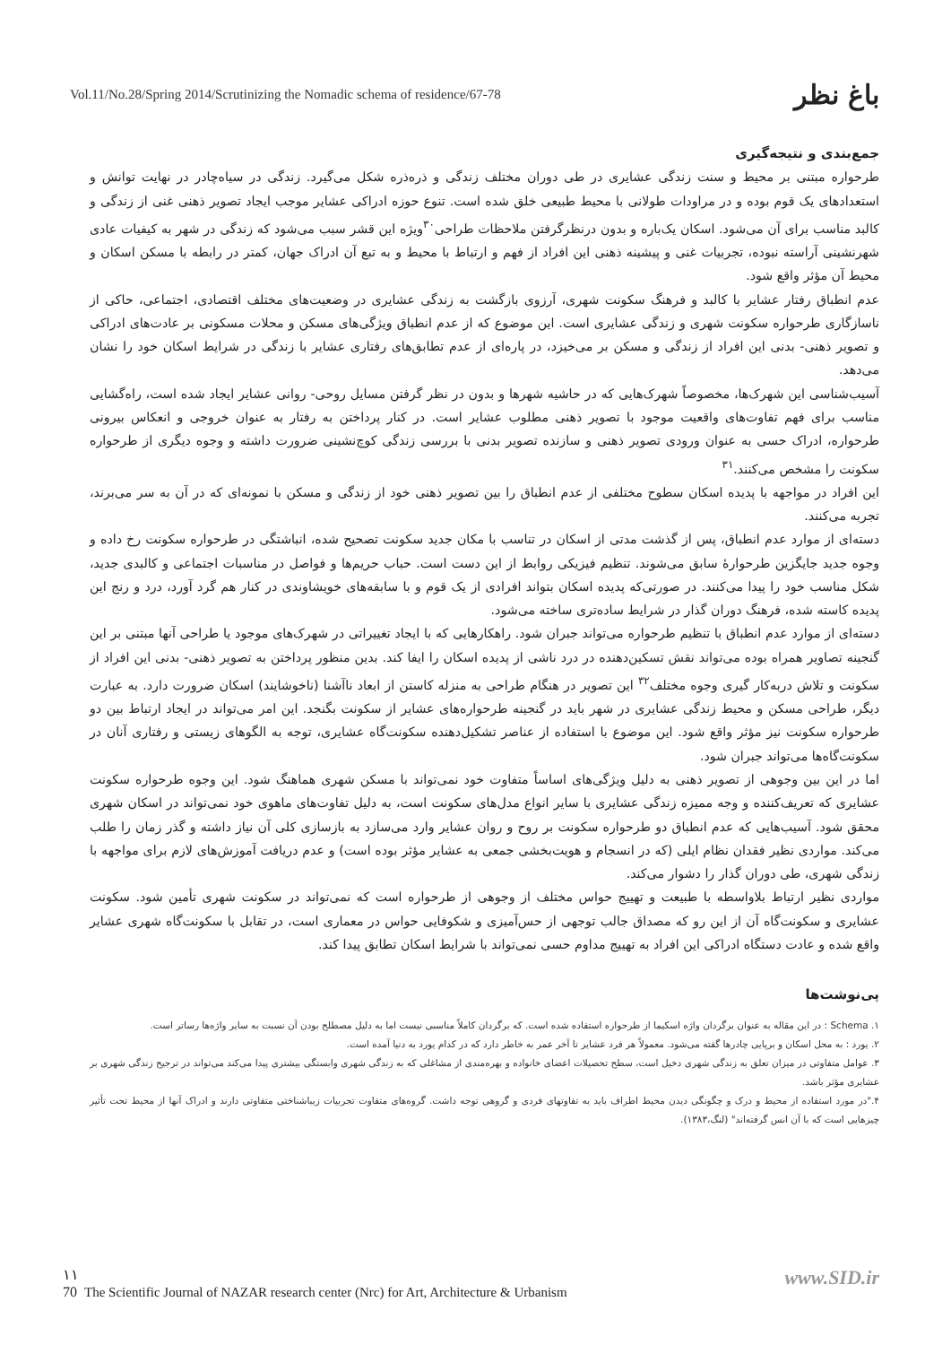Vol.11/No.28/Spring 2014/Scrutinizing the Nomadic schema of residence/67-78 باغ نظر
جمع‌بندی و نتیجه‌گیری
طرحواره مبتنی بر محیط و سنت زندگی عشایری در طی دوران مختلف زندگی و ذره‌ذره شکل می‌گیرد. زندگی در سیاه‌چادر در نهایت توانش و استعدادهای یک قوم بوده و در مراودات طولانی با محیط طبیعی خلق شده است. تنوع حوزه ادراکی عشایر موجب ایجاد تصویر ذهنی غنی از زندگی و کالبد مناسب برای آن می‌شود. اسکان یک‌باره و بدون درنظرگرفتن ملاحظات طراحی<sup>۳۰</sup>ویژه این قشر سبب می‌شود که زندگی در شهر به کیفیات عادی شهرنشینی آراسته نبوده، تجربیات غنی و پیشینه ذهنی این افراد از فهم و ارتباط با محیط و به تبع آن ادراک جهان، کمتر در رابطه با مسکن اسکان و محیط آن مؤثر واقع شود.
عدم انطباق رفتار عشایر با کالبد و فرهنگ سکونت شهری، آرزوی بازگشت به زندگی عشایری در وضعیت‌های مختلف اقتصادی، اجتماعی، حاکی از ناسازگاری طرحواره سکونت شهری و زندگی عشایری است. این موضوع که از عدم انطباق ویژگی‌های مسکن و محلات مسکونی بر عادت‌های ادراکی و تصویر ذهنی- بدنی این افراد از زندگی و مسکن بر می‌خیزد، در پاره‌ای از عدم تطابق‌های رفتاری عشایر با زندگی در شرایط اسکان خود را نشان می‌دهد.
آسیب‌شناسی این شهرک‌ها، مخصوصاً شهرک‌هایی که در حاشیه شهرها و بدون در نظر گرفتن مسایل روحی- روانی عشایر ایجاد شده است، راه‌گشایی مناسب برای فهم تفاوت‌های واقعیت موجود با تصویر ذهنی مطلوب عشایر است. در کنار پرداختن به رفتار به عنوان خروجی و انعکاس بیرونی طرحواره، ادراک حسی به عنوان ورودی تصویر ذهنی و سازنده تصویر بدنی با بررسی زندگی کوچ‌نشینی ضرورت داشته و وجوه دیگری از طرحواره سکونت را مشخص می‌کنند.<sup>۳۱</sup>
این افراد در مواجهه با پدیده اسکان سطوح مختلفی از عدم انطباق را بین تصویر ذهنی خود از زندگی و مسکن با نمونه‌ای که در آن به سر می‌برند، تجربه می‌کنند.
دسته‌ای از موارد عدم انطباق، پس از گذشت مدتی از اسکان در تناسب با مکان جدید سکونت تصحیح شده، انباشتگی در طرحواره سکونت رخ داده و وجوه جدید جایگزین طرحوارۀ سابق می‌شوند. تنظیم فیزیکی روابط از این دست است. حباب حریم‌ها و فواصل در مناسبات اجتماعی و کالبدی جدید، شکل مناسب خود را پیدا می‌کنند. در صورتی‌که پدیده اسکان بتواند افرادی از یک قوم و با سابقه‌های خویشاوندی در کنار هم گرد آورد، درد و رنج این پدیده کاسته شده، فرهنگ دوران گذار در شرایط ساده‌تری ساخته می‌شود.
دسته‌ای از موارد عدم انطباق با تنظیم طرحواره می‌تواند جبران شود. راهکارهایی که با ایجاد تغییراتی در شهرک‌های موجود یا طراحی آنها مبتنی بر این گنجینه تصاویر همراه بوده می‌تواند نقش تسکین‌دهنده در درد ناشی از پدیده اسکان را ایفا کند. بدین منظور پرداختن به تصویر ذهنی- بدنی این افراد از سکونت و تلاش دربه‌کار گیری وجوه مختلف<sup>۳۲</sup> این تصویر در هنگام طراحی به منزله کاستن از ابعاد ناآشنا (ناخوشایند) اسکان ضرورت دارد. به عبارت دیگر، طراحی مسکن و محیط زندگی عشایری در شهر باید در گنجینه طرحواره‌های عشایر از سکونت بگنجد. این امر می‌تواند در ایجاد ارتباط بین دو طرحواره سکونت نیز مؤثر واقع شود. این موضوع با استفاده از عناصر تشکیل‌دهنده سکونت‌گاه عشایری، توجه به الگوهای زیستی و رفتاری آنان در سکونت‌گاه‌ها می‌تواند جبران شود.
اما در این بین وجوهی از تصویر ذهنی به دلیل ویژگی‌های اساساً متفاوت خود نمی‌تواند با مسکن شهری هماهنگ شود. این وجوه طرحواره سکونت عشایری که تعریف‌کننده و وجه ممیزه زندگی عشایری با سایر انواع مدل‌های سکونت است، به دلیل تفاوت‌های ماهوی خود نمی‌تواند در اسکان شهری محقق شود. آسیب‌هایی که عدم انطباق دو طرحواره سکونت بر روح و روان عشایر وارد می‌سازد به بازسازی کلی آن نیاز داشته و گذر زمان را طلب می‌کند. مواردی نظیر فقدان نظام ایلی (که در انسجام و هویت‌بخشی جمعی به عشایر مؤثر بوده است) و عدم دریافت آموزش‌های لازم برای مواجهه با زندگی شهری، طی دوران گذار را دشوار می‌کند.
مواردی نظیر ارتباط بلاواسطه با طبیعت و تهییج حواس مختلف از وجوهی از طرحواره است که نمی‌تواند در سکونت شهری تأمین شود. سکونت عشایری و سکونت‌گاه آن از این رو که مصداق جالب توجهی از حس‌آمیزی و شکوفایی حواس در معماری است، در تقابل با سکونت‌گاه شهری عشایر واقع شده و عادت دستگاه ادراکی این افراد به تهییج مداوم حسی نمی‌تواند با شرایط اسکان تطابق پیدا کند.
پی‌نوشت‌ها
۱. Schema : در این مقاله به عنوان برگردان واژه اسکیما از طرحواره استفاده شده است. که برگردان کاملاً مناسبی نیست اما به دلیل مصطلح بودن آن نسبت به سایر واژه‌ها رساتر است.
۲. یورد : به محل اسکان و برپایی چادرها گفته می‌شود. معمولاً هر فرد عشایر تا آخر عمر به خاطر دارد که در کدام یورد به دنیا آمده است.
۳. عوامل متفاوتی در میزان تعلق به زندگی شهری دخیل است، سطح تحصیلات اعضای خانواده و بهره‌مندی از مشاغلی که به زندگی شهری وابستگی بیشتری پیدا می‌کند می‌تواند در ترجیح زندگی شهری بر عشایری مؤثر باشد.
۴."در مورد استفاده از محیط و درک و چگونگی دیدن محیط اطراف باید به تفاوتهای فردی و گروهی توجه داشت. گروه‌های متفاوت تجربیات زیباشناختی متفاوتی دارند و ادراک آنها از محیط تحت تأثیر چیزهایی است که با آن انس گرفته‌اند" (لنگ،۱۳۸۳).
www.SID.ir
۱۱
70 The Scientific Journal of NAZAR research center (Nrc) for Art, Architecture & Urbanism